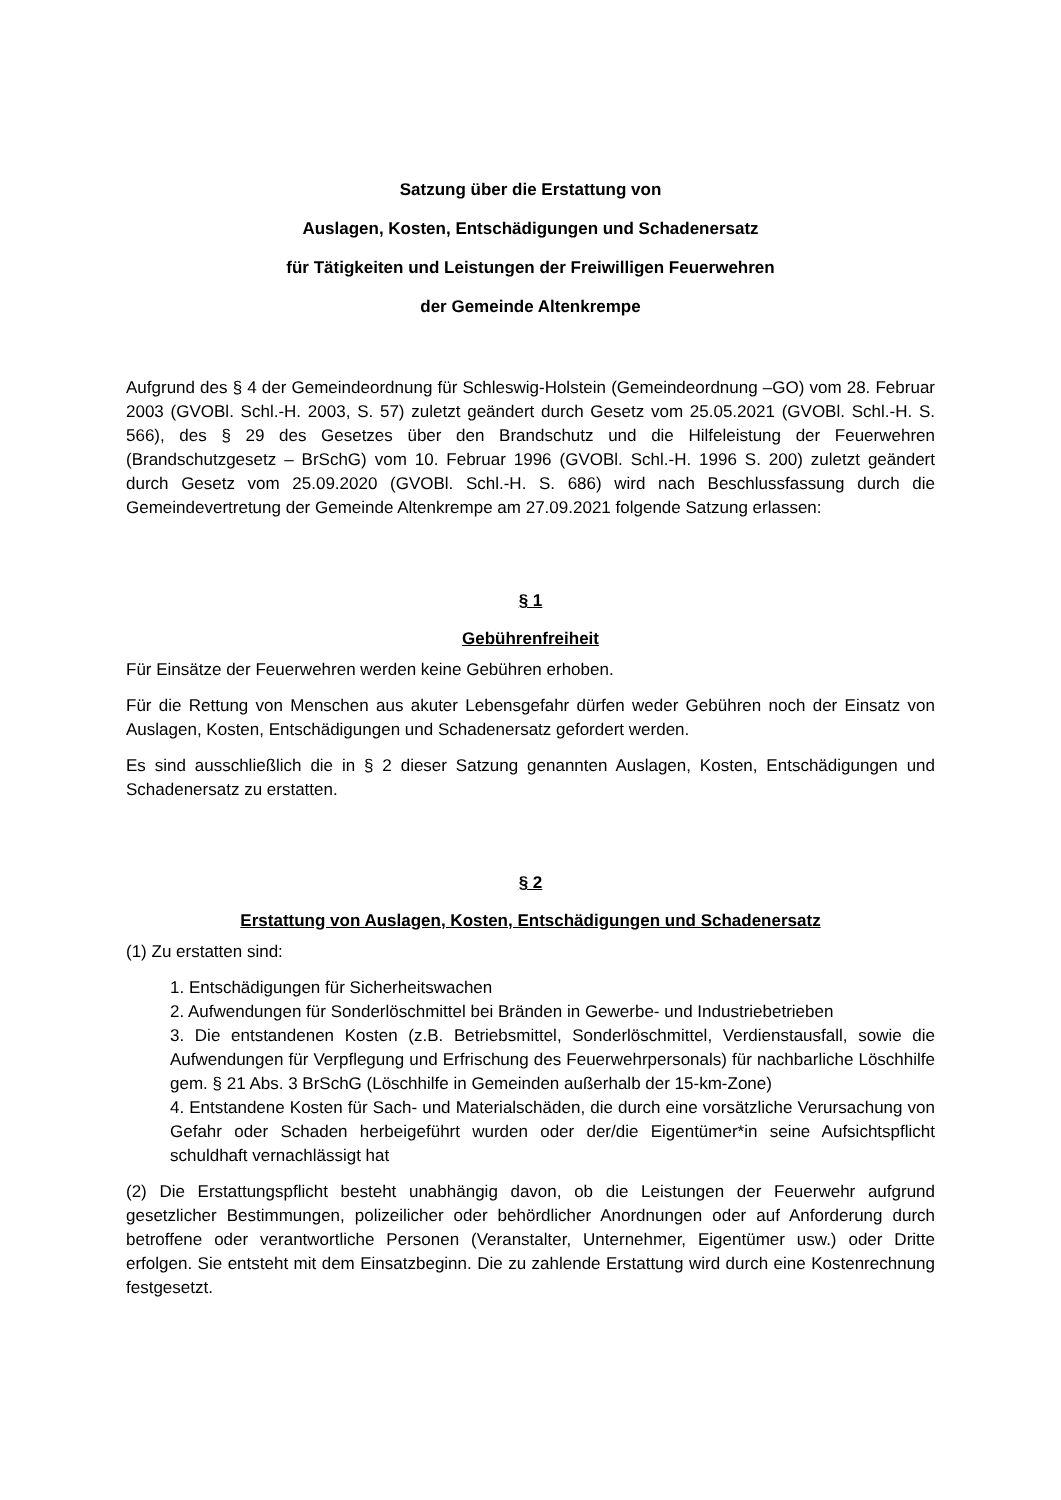Satzung über die Erstattung von
Auslagen, Kosten, Entschädigungen und Schadenersatz
für Tätigkeiten und Leistungen der Freiwilligen Feuerwehren
der Gemeinde Altenkrempe
Aufgrund des § 4 der Gemeindeordnung für Schleswig-Holstein (Gemeindeordnung –GO) vom 28. Februar 2003 (GVOBl. Schl.-H. 2003, S. 57) zuletzt geändert durch Gesetz vom 25.05.2021 (GVOBl. Schl.-H. S. 566), des § 29 des Gesetzes über den Brandschutz und die Hilfeleistung der Feuerwehren (Brandschutzgesetz – BrSchG) vom 10. Februar 1996 (GVOBl. Schl.-H. 1996 S. 200) zuletzt geändert durch Gesetz vom 25.09.2020 (GVOBl. Schl.-H. S. 686) wird nach Beschlussfassung durch die Gemeindevertretung der Gemeinde Altenkrempe am 27.09.2021 folgende Satzung erlassen:
§ 1
Gebührenfreiheit
Für Einsätze der Feuerwehren werden keine Gebühren erhoben.
Für die Rettung von Menschen aus akuter Lebensgefahr dürfen weder Gebühren noch der Einsatz von Auslagen, Kosten, Entschädigungen und Schadenersatz gefordert werden.
Es sind ausschließlich die in § 2 dieser Satzung genannten Auslagen, Kosten, Entschädigungen und Schadenersatz zu erstatten.
§ 2
Erstattung von Auslagen, Kosten, Entschädigungen und Schadenersatz
(1) Zu erstatten sind:
1. Entschädigungen für Sicherheitswachen
2. Aufwendungen für Sonderlöschmittel bei Bränden in Gewerbe- und Industriebetrieben
3. Die entstandenen Kosten (z.B. Betriebsmittel, Sonderlöschmittel, Verdienstausfall, sowie die Aufwendungen für Verpflegung und Erfrischung des Feuerwehrpersonals) für nachbarliche Löschhilfe gem. § 21 Abs. 3 BrSchG (Löschhilfe in Gemeinden außerhalb der 15-km-Zone)
4. Entstandene Kosten für Sach- und Materialschäden, die durch eine vorsätzliche Verursachung von Gefahr oder Schaden herbeigeführt wurden oder der/die Eigentümer*in seine Aufsichtspflicht schuldhaft vernachlässigt hat
(2) Die Erstattungspflicht besteht unabhängig davon, ob die Leistungen der Feuerwehr aufgrund gesetzlicher Bestimmungen, polizeilicher oder behördlicher Anordnungen oder auf Anforderung durch betroffene oder verantwortliche Personen (Veranstalter, Unternehmer, Eigentümer usw.) oder Dritte erfolgen. Sie entsteht mit dem Einsatzbeginn. Die zu zahlende Erstattung wird durch eine Kostenrechnung festgesetzt.